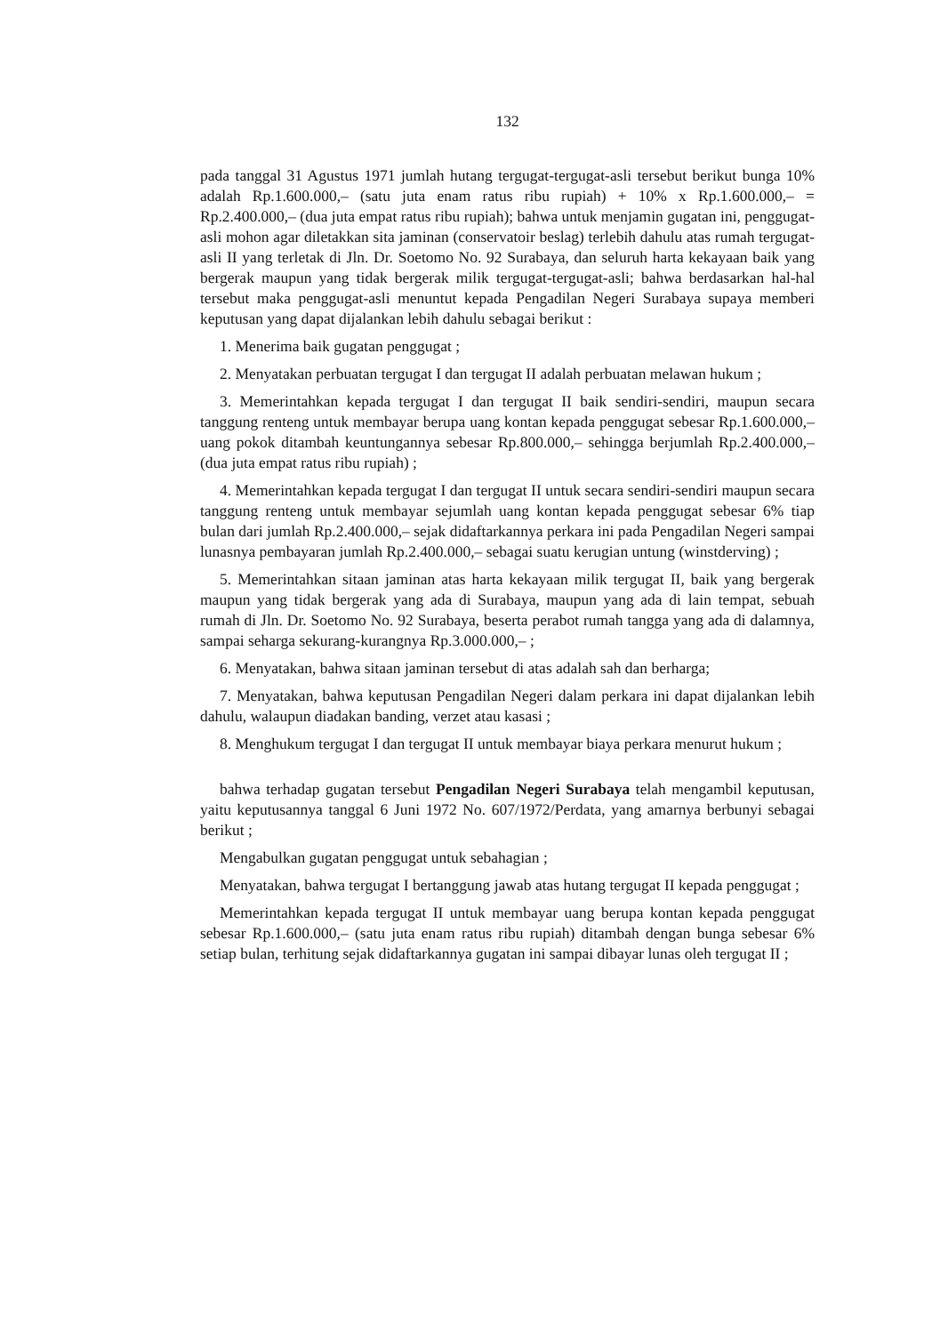132
pada tanggal 31 Agustus 1971 jumlah hutang tergugat-tergugat-asli tersebut berikut bunga 10% adalah Rp.1.600.000,– (satu juta enam ratus ribu rupiah) + 10% x Rp.1.600.000,– = Rp.2.400.000,– (dua juta empat ratus ribu rupiah); bahwa untuk menjamin gugatan ini, penggugat-asli mohon agar diletakkan sita jaminan (conservatoir beslag) terlebih dahulu atas rumah tergugat-asli II yang terletak di Jln. Dr. Soetomo No. 92 Surabaya, dan seluruh harta kekayaan baik yang bergerak maupun yang tidak bergerak milik tergugat-tergugat-asli; bahwa berdasarkan hal-hal tersebut maka penggugat-asli menuntut kepada Pengadilan Negeri Surabaya supaya memberi keputusan yang dapat dijalankan lebih dahulu sebagai berikut :
1. Menerima baik gugatan penggugat ;
2. Menyatakan perbuatan tergugat I dan tergugat II adalah perbuatan melawan hukum ;
3. Memerintahkan kepada tergugat I dan tergugat II baik sendiri-sendiri, maupun secara tanggung renteng untuk membayar berupa uang kontan kepada penggugat sebesar Rp.1.600.000,– uang pokok ditambah keuntungannya sebesar Rp.800.000,– sehingga berjumlah Rp.2.400.000,– (dua juta empat ratus ribu rupiah) ;
4. Memerintahkan kepada tergugat I dan tergugat II untuk secara sendiri-sendiri maupun secara tanggung renteng untuk membayar sejumlah uang kontan kepada penggugat sebesar 6% tiap bulan dari jumlah Rp.2.400.000,– sejak didaftarkannya perkara ini pada Pengadilan Negeri sampai lunasnya pembayaran jumlah Rp.2.400.000,– sebagai suatu kerugian untung (winstderving) ;
5. Memerintahkan sitaan jaminan atas harta kekayaan milik tergugat II, baik yang bergerak maupun yang tidak bergerak yang ada di Surabaya, maupun yang ada di lain tempat, sebuah rumah di Jln. Dr. Soetomo No. 92 Surabaya, beserta perabot rumah tangga yang ada di dalamnya, sampai seharga sekurang-kurangnya Rp.3.000.000,– ;
6. Menyatakan, bahwa sitaan jaminan tersebut di atas adalah sah dan berharga;
7. Menyatakan, bahwa keputusan Pengadilan Negeri dalam perkara ini dapat dijalankan lebih dahulu, walaupun diadakan banding, verzet atau kasasi ;
8. Menghukum tergugat I dan tergugat II untuk membayar biaya perkara menurut hukum ;
bahwa terhadap gugatan tersebut Pengadilan Negeri Surabaya telah mengambil keputusan, yaitu keputusannya tanggal 6 Juni 1972 No. 607/1972/Perdata, yang amarnya berbunyi sebagai berikut ;
Mengabulkan gugatan penggugat untuk sebahagian ;
Menyatakan, bahwa tergugat I bertanggung jawab atas hutang tergugat II kepada penggugat ;
Memerintahkan kepada tergugat II untuk membayar uang berupa kontan kepada penggugat sebesar Rp.1.600.000,– (satu juta enam ratus ribu rupiah) ditambah dengan bunga sebesar 6% setiap bulan, terhitung sejak didaftarkannya gugatan ini sampai dibayar lunas oleh tergugat II ;